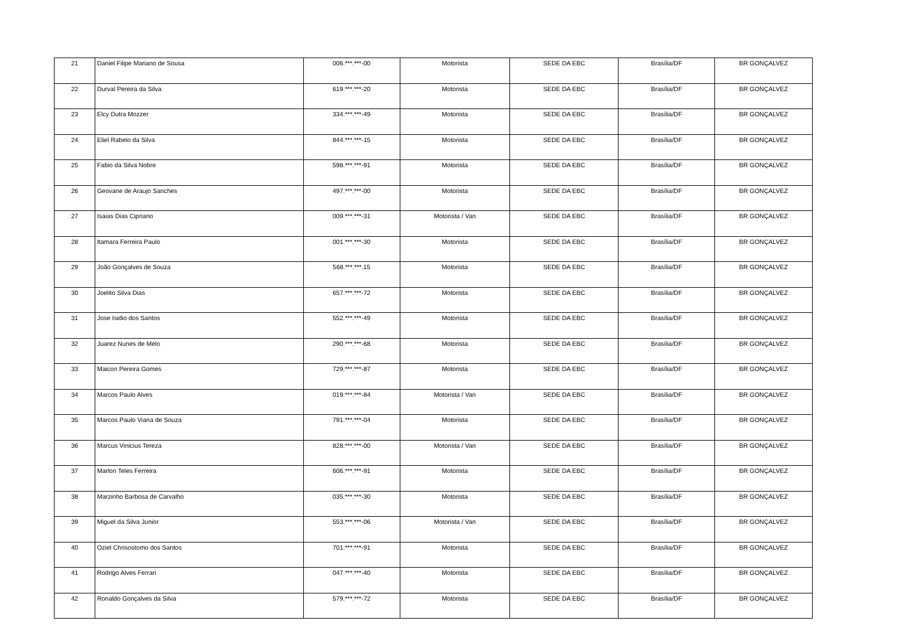| 21 | Daniel Filipe Mariano de Sousa | 006.***.***-00 | Motorista | SEDE DA EBC | Brasília/DF | BR GONÇALVEZ |
| 22 | Durval Pereira da Silva | 619.***.***-20 | Motorista | SEDE DA EBC | Brasília/DF | BR GONÇALVEZ |
| 23 | Elcy Dutra Mozzer | 334.***.***-49 | Motorista | SEDE DA EBC | Brasília/DF | BR GONÇALVEZ |
| 24 | Eliel Rabelo da Silva | 844.***.***-15 | Motorista | SEDE DA EBC | Brasília/DF | BR GONÇALVEZ |
| 25 | Fabio da Silva Nobre | 598.***.***-91 | Motorista | SEDE DA EBC | Brasília/DF | BR GONÇALVEZ |
| 26 | Geovane de Araujo Sanches | 497.***.***-00 | Motorista | SEDE DA EBC | Brasília/DF | BR GONÇALVEZ |
| 27 | Isaias Dias Cipriano | 009.***.***-31 | Motorista / Van | SEDE DA EBC | Brasília/DF | BR GONÇALVEZ |
| 28 | Itamara Ferreira Paulo | 001.***.***-30 | Motorista | SEDE DA EBC | Brasília/DF | BR GONÇALVEZ |
| 29 | João Gonçalves de Souza | 568.***.***.15 | Motorista | SEDE DA EBC | Brasília/DF | BR GONÇALVEZ |
| 30 | Joelito Silva Dias | 657.***.***-72 | Motorista | SEDE DA EBC | Brasília/DF | BR GONÇALVEZ |
| 31 | Jose Isidio dos Santos | 552.***.***-49 | Motorista | SEDE DA EBC | Brasília/DF | BR GONÇALVEZ |
| 32 | Juarez Nunes de Melo | 290.***.***-68 | Motorista | SEDE DA EBC | Brasília/DF | BR GONÇALVEZ |
| 33 | Maicon Pereira Gomes | 729.***.***-87 | Motorista | SEDE DA EBC | Brasília/DF | BR GONÇALVEZ |
| 34 | Marcos Paulo Alves | 019.***.***-84 | Motorista / Van | SEDE DA EBC | Brasília/DF | BR GONÇALVEZ |
| 35 | Marcos Paulo Viana de Souza | 791.***.***-04 | Motorista | SEDE DA EBC | Brasília/DF | BR GONÇALVEZ |
| 36 | Marcus Vinicius Tereza | 828.***.***-00 | Motorista / Van | SEDE DA EBC | Brasília/DF | BR GONÇALVEZ |
| 37 | Marlon Teles Ferreira | 606.***.***-91 | Motorista | SEDE DA EBC | Brasília/DF | BR GONÇALVEZ |
| 38 | Marzinho Barbosa de Carvalho | 035.***.***-30 | Motorista | SEDE DA EBC | Brasília/DF | BR GONÇALVEZ |
| 39 | Miguel da Silva Junior | 553.***.***-06 | Motorista / Van | SEDE DA EBC | Brasília/DF | BR GONÇALVEZ |
| 40 | Oziel Chrisostomo dos Santos | 701.***.***-91 | Motorista | SEDE DA EBC | Brasília/DF | BR GONÇALVEZ |
| 41 | Rodrigo Alves Ferrari | 047.***.***-40 | Motorista | SEDE DA EBC | Brasília/DF | BR GONÇALVEZ |
| 42 | Ronaldo Gonçalves da Silva | 579.***.***-72 | Motorista | SEDE DA EBC | Brasília/DF | BR GONÇALVEZ |